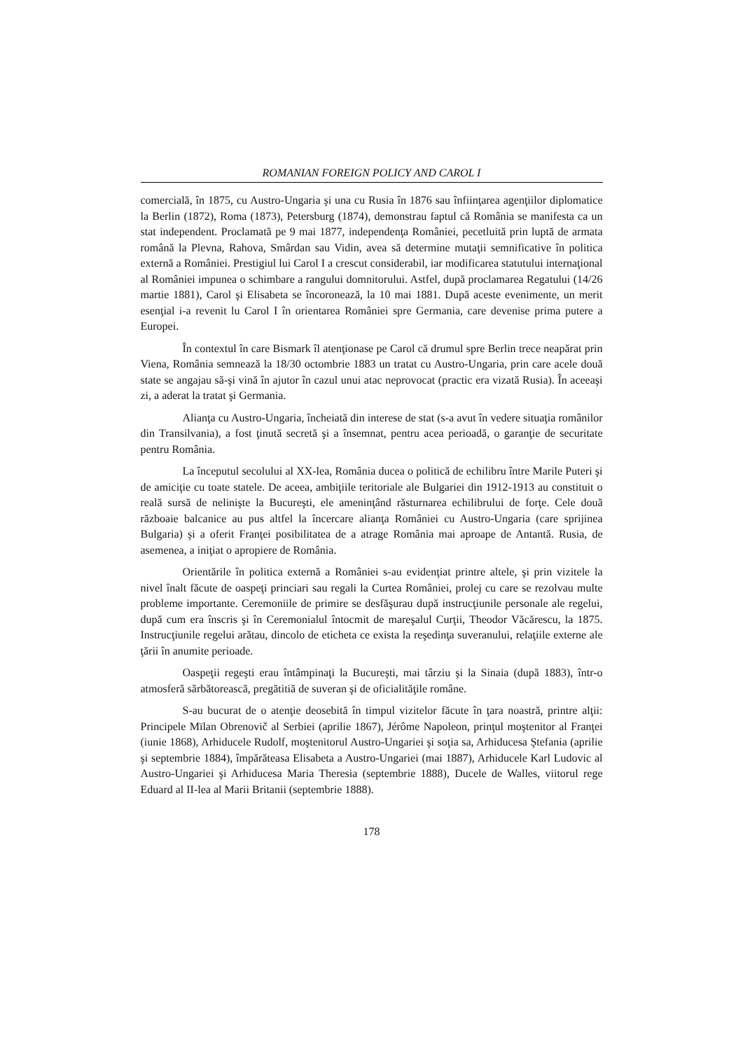ROMANIAN FOREIGN POLICY AND CAROL I
comercială, în 1875, cu Austro-Ungaria şi una cu Rusia în 1876 sau înfiinţarea agenţiilor diplomatice la Berlin (1872), Roma (1873), Petersburg (1874), demonstrau faptul că România se manifesta ca un stat independent. Proclamată pe 9 mai 1877, independenţa României, pecetluită prin luptă de armata română la Plevna, Rahova, Smârdan sau Vidin, avea să determine mutaţii semnificative în politica externă a României. Prestigiul lui Carol I a crescut considerabil, iar modificarea statutului internaţional al României impunea o schimbare a rangului domnitorului. Astfel, după proclamarea Regatului (14/26 martie 1881), Carol şi Elisabeta se încoronează, la 10 mai 1881. După aceste evenimente, un merit esenţial i-a revenit lu Carol I în orientarea României spre Germania, care devenise prima putere a Europei.
În contextul în care Bismark îl atenţionase pe Carol că drumul spre Berlin trece neapărat prin Viena, România semnează la 18/30 octombrie 1883 un tratat cu Austro-Ungaria, prin care acele două state se angajau să-şi vină în ajutor în cazul unui atac neprovocat (practic era vizată Rusia). În aceeaşi zi, a aderat la tratat şi Germania.
Alianţa cu Austro-Ungaria, încheiată din interese de stat (s-a avut în vedere situaţia românilor din Transilvania), a fost ţinută secretă şi a însemnat, pentru acea perioadă, o garanţie de securitate pentru România.
La începutul secolului al XX-lea, România ducea o politică de echilibru între Marile Puteri şi de amiciţie cu toate statele. De aceea, ambiţiile teritoriale ale Bulgariei din 1912-1913 au constituit o reală sursă de nelinişte la Bucureşti, ele ameninţând răsturnarea echilibrului de forţe. Cele două războaie balcanice au pus altfel la încercare alianţa României cu Austro-Ungaria (care sprijinea Bulgaria) şi a oferit Franţei posibilitatea de a atrage România mai aproape de Antantă. Rusia, de asemenea, a iniţiat o apropiere de România.
Orientările în politica externă a României s-au evidenţiat printre altele, şi prin vizitele la nivel înalt făcute de oaspeţi princiari sau regali la Curtea României, prolej cu care se rezolvau multe probleme importante. Ceremoniile de primire se desfăşurau după instrucţiunile personale ale regelui, după cum era înscris şi în Ceremonialul întocmit de mareşalul Curţii, Theodor Văcărescu, la 1875. Instrucţiunile regelui arătau, dincolo de eticheta ce exista la reşedinţa suveranului, relaţiile externe ale ţării în anumite perioade.
Oaspeţii regeşti erau întâmpinaţi la Bucureşti, mai târziu şi la Sinaia (după 1883), într-o atmosferă sărbătorească, pregătitiă de suveran şi de oficialităţile române.
S-au bucurat de o atenţie deosebită în timpul vizitelor făcute în ţara noastră, printre alţii: Principele Mïlan Obrenovič al Serbiei (aprilie 1867), Jérôme Napoleon, prinţul moştenitor al Franţei (iunie 1868), Arhiducele Rudolf, moştenitorul Austro-Ungariei şi soţia sa, Arhiducesa Ştefania (aprilie şi septembrie 1884), împărăteasa Elisabeta a Austro-Ungariei (mai 1887), Arhiducele Karl Ludovic al Austro-Ungariei şi Arhiducesa Maria Theresia (septembrie 1888), Ducele de Walles, viitorul rege Eduard al II-lea al Marii Britanii (septembrie 1888).
178